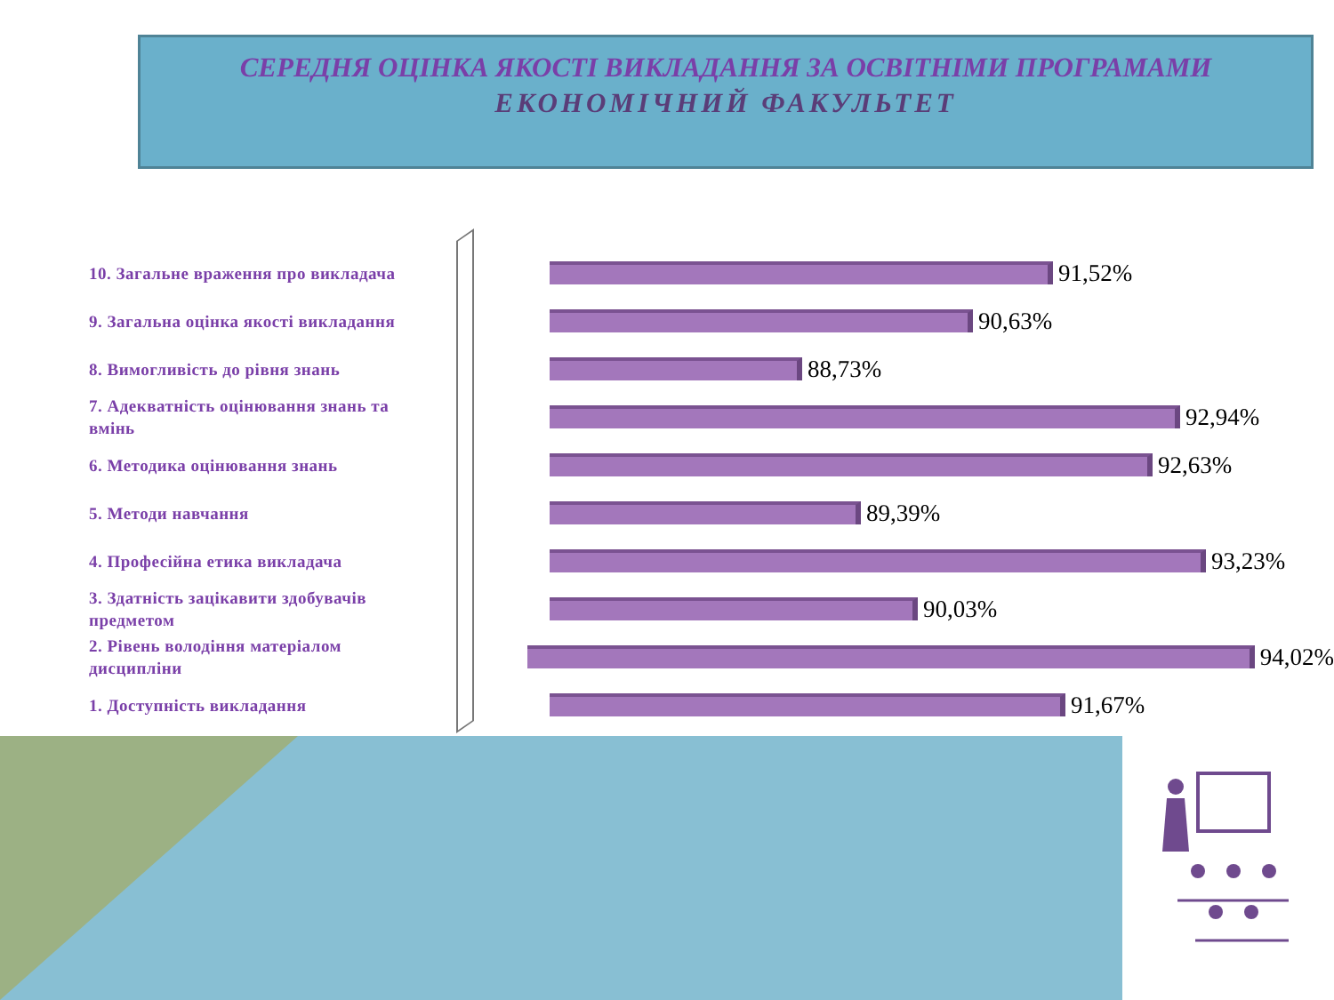СЕРЕДНЯ ОЦІНКА ЯКОСТІ ВИКЛАДАННЯ ЗА ОСВІТНІМИ ПРОГРАМАМИ
ЕКОНОМІЧНИЙ ФАКУЛЬТЕТ
10. Загальне враження про викладача
91,52%
9. Загальна оцінка якості викладання
90,63%
8. Вимогливість до рівня знань
88,73%
7. Адекватність оцінювання знань та вмінь
92,94%
6. Методика оцінювання знань
92,63%
5. Методи навчання
89,39%
4. Професійна етика викладача
93,23%
3. Здатність зацікавити здобувачів предметом
90,03%
2. Рівень володіння матеріалом дисципліни
94,02%
1. Доступність викладання
91,67%